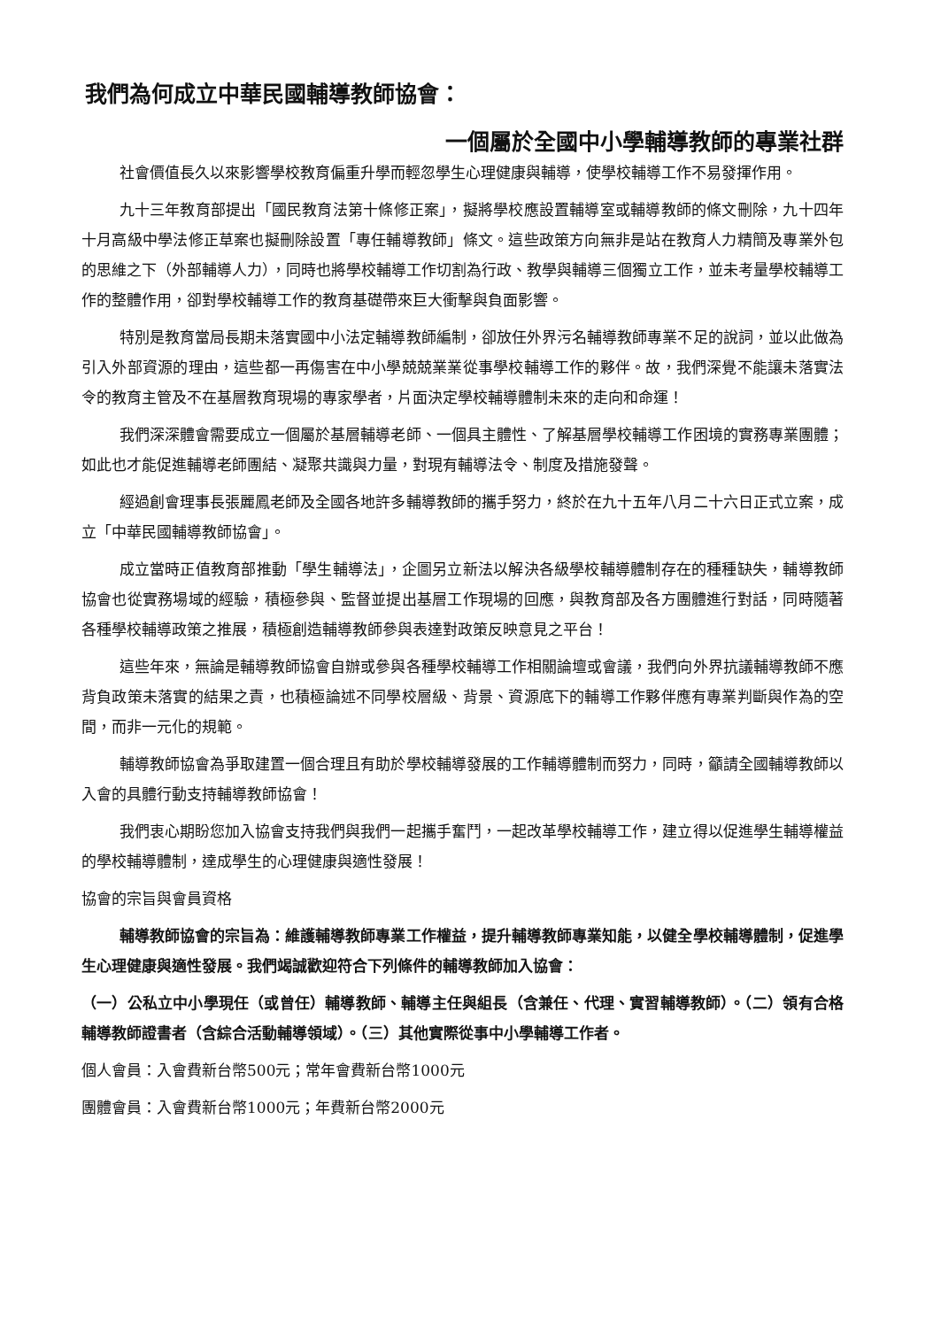我們為何成立中華民國輔導教師協會：
一個屬於全國中小學輔導教師的專業社群
社會價值長久以來影響學校教育偏重升學而輕忽學生心理健康與輔導，使學校輔導工作不易發揮作用。
九十三年教育部提出「國民教育法第十條修正案」，擬將學校應設置輔導室或輔導教師的條文刪除，九十四年十月高級中學法修正草案也擬刪除設置「專任輔導教師」條文。這些政策方向無非是站在教育人力精簡及專業外包的思維之下（外部輔導人力），同時也將學校輔導工作切割為行政、教學與輔導三個獨立工作，並未考量學校輔導工作的整體作用，卻對學校輔導工作的教育基礎帶來巨大衝擊與負面影響。
特別是教育當局長期未落實國中小法定輔導教師編制，卻放任外界污名輔導教師專業不足的說詞，並以此做為引入外部資源的理由，這些都一再傷害在中小學兢兢業業從事學校輔導工作的夥伴。故，我們深覺不能讓未落實法令的教育主管及不在基層教育現場的專家學者，片面決定學校輔導體制未來的走向和命運！
我們深深體會需要成立一個屬於基層輔導老師、一個具主體性、了解基層學校輔導工作困境的實務專業團體；如此也才能促進輔導老師團結、凝聚共識與力量，對現有輔導法令、制度及措施發聲。
經過創會理事長張麗鳳老師及全國各地許多輔導教師的攜手努力，終於在九十五年八月二十六日正式立案，成立「中華民國輔導教師協會」。
成立當時正值教育部推動「學生輔導法」，企圖另立新法以解決各級學校輔導體制存在的種種缺失，輔導教師協會也從實務場域的經驗，積極參與、監督並提出基層工作現場的回應，與教育部及各方團體進行對話，同時隨著各種學校輔導政策之推展，積極創造輔導教師參與表達對政策反映意見之平台！
這些年來，無論是輔導教師協會自辦或參與各種學校輔導工作相關論壇或會議，我們向外界抗議輔導教師不應背負政策未落實的結果之責，也積極論述不同學校層級、背景、資源底下的輔導工作夥伴應有專業判斷與作為的空間，而非一元化的規範。
輔導教師協會為爭取建置一個合理且有助於學校輔導發展的工作輔導體制而努力，同時，籲請全國輔導教師以入會的具體行動支持輔導教師協會！
我們衷心期盼您加入協會支持我們與我們一起攜手奮鬥，一起改革學校輔導工作，建立得以促進學生輔導權益的學校輔導體制，達成學生的心理健康與適性發展！
協會的宗旨與會員資格
輔導教師協會的宗旨為：維護輔導教師專業工作權益，提升輔導教師專業知能，以健全學校輔導體制，促進學生心理健康與適性發展。我們竭誠歡迎符合下列條件的輔導教師加入協會：
（一）公私立中小學現任（或曾任）輔導教師、輔導主任與組長（含兼任、代理、實習輔導教師）。（二）領有合格輔導教師證書者（含綜合活動輔導領域）。（三）其他實際從事中小學輔導工作者。
個人會員：入會費新台幣500元；常年會費新台幣1000元
團體會員：入會費新台幣1000元；年費新台幣2000元